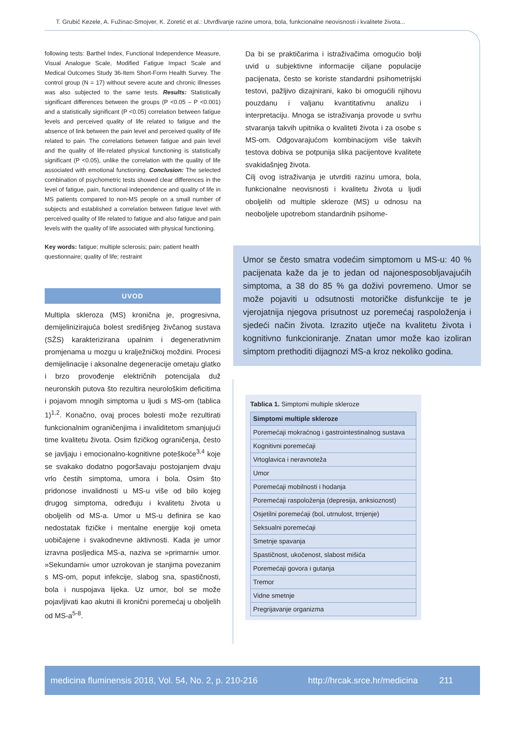T. Grubić Kezele, A. Fužinac-Smojver, K. Zoretić et al.: Utvrđivanje razine umora, bola, funkcionalne neovisnosti i kvalitete života...
following tests: Barthel Index, Functional Independence Measure, Visual Analogue Scale, Modified Fatigue Impact Scale and Medical Outcomes Study 36-Item Short-Form Health Survey. The control group (N = 17) without severe acute and chronic illnesses was also subjected to the same tests. Results: Statistically significant differences between the groups (P <0.05 – P <0.001) and a statistically significant (P <0.05) correlation between fatigue levels and perceived quality of life related to fatigue and the absence of link between the pain level and perceived quality of life related to pain. The correlations between fatigue and pain level and the quality of life-related physical functioning is statistically significant (P <0.05), unlike the correlation with the quality of life associated with emotional functioning. Conclusion: The selected combination of psychometric tests showed clear differences in the level of fatigue, pain, functional independence and quality of life in MS patients compared to non-MS people on a small number of subjects and established a correlation between fatigue level with perceived quality of life related to fatigue and also fatigue and pain levels with the quality of life associated with physical functioning.
Key words: fatigue; multiple sclerosis; pain; patient health questionnaire; quality of life; restraint
UVOD
Multipla skleroza (MS) kronična je, progresivna, demijelinizirajuća bolest središnjeg živčanog sustava (SŽS) karakterizirana upalnim i degenerativnim promjenama u mozgu u kralježničkoj moždini. Procesi demijelinacije i aksonalne degeneracije ometaju glatko i brzo provođenje električnih potencijala duž neuronskih putova što rezultira neurološkim deficitima i pojavom mnogih simptoma u ljudi s MS-om (tablica 1)<sup>1,2</sup>. Konačno, ovaj proces bolesti može rezultirati funkcionalnim ograničenjima i invaliditetom smanjujući time kvalitetu života. Osim fizičkog ograničenja, često se javljaju i emocionalno-kognitivne poteškoće<sup>3,4</sup> koje se svakako dodatno pogoršavaju postojanjem dvaju vrlo čestih simptoma, umora i bola. Osim što pridonose invalidnosti u MS-u više od bilo kojeg drugog simptoma, određuju i kvalitetu života u oboljelih od MS-a. Umor u MS-u definira se kao nedostatak fizičke i mentalne energije koji ometa uobičajene i svakodnevne aktivnosti. Kada je umor izravna posljedica MS-a, naziva se »primarni« umor. »Sekundarni« umor uzrokovan je stanjima povezanim s MS-om, poput infekcije, slabog sna, spastičnosti, bola i nuspojava lijeka. Uz umor, bol se može pojavljivati kao akutni ili kronični poremećaj u oboljelih od MS-a<sup>5-8</sup>.
Da bi se praktičarima i istraživačima omogućio bolji uvid u subjektivne informacije ciljane populacije pacijenata, često se koriste standardni psihometrijski testovi, pažljivo dizajnirani, kako bi omogućili njihovu pouzdanu i valjanu kvantitativnu analizu i interpretaciju. Mnoga se istraživanja provode u svrhu stvaranja takvih upitnika o kvaliteti života i za osobe s MS-om. Odgovarajućom kombinacijom više takvih testova dobiva se potpunija slika pacijentove kvalitete svakidašnjeg života.
Cilj ovog istraživanja je utvrditi razinu umora, bola, funkcionalne neovisnosti i kvalitetu života u ljudi oboljelih od multiple skleroze (MS) u odnosu na neoboljele upotrebom standardnih psihome-
Umor se često smatra vodećim simptomom u MS-u: 40 % pacijenata kaže da je to jedan od najonesposobljavajućih simptoma, a 38 do 85 % ga doživi povremeno. Umor se može pojaviti u odsutnosti motoričke disfunkcije te je vjerojatnija njegova prisutnost uz poremećaj raspoloženja i sjedeći način života. Izrazito utječe na kvalitetu života i kognitivno funkcioniranje. Znatan umor može kao izoliran simptom prethoditi dijagnozi MS-a kroz nekoliko godina.
Tablica 1. Simptomi multiple skleroze
| Simptomi multiple skleroze |
| --- |
| Poremećaji mokraćnog i gastrointestinalnog sustava |
| Kognitivni poremećaji |
| Vrtoglavica i neravnoteža |
| Umor |
| Poremećaji mobilnosti i hodanja |
| Poremećaji raspoloženja (depresija, anksioznost) |
| Osjetilni poremećaji (bol, utrnulost, trnjenje) |
| Seksualni poremećaji |
| Smetnje spavanja |
| Spastičnost, ukočenost, slabost mišića |
| Poremećaji govora i gutanja |
| Tremor |
| Vidne smetnje |
| Pregrijavanje organizma |
medicina fluminensis 2018, Vol. 54, No. 2, p. 210-216 http://hrcak.srce.hr/medicina 211